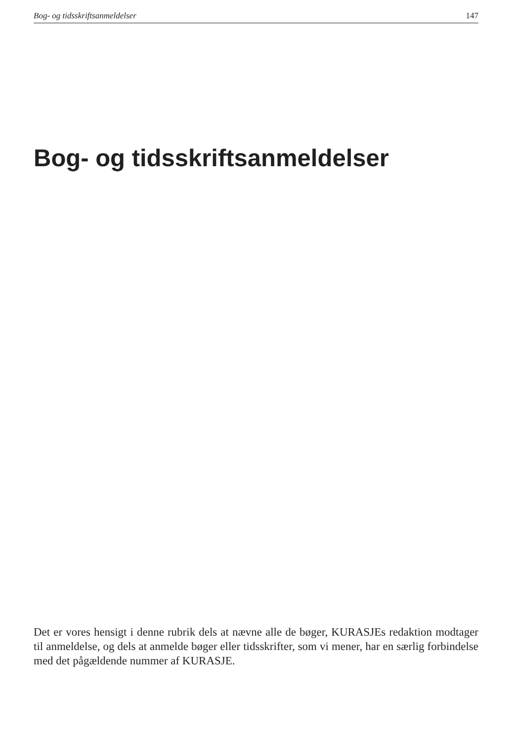Bog- og tidsskriftsanmeldelser 147
Bog- og tidsskriftsanmeldelser
Det er vores hensigt i denne rubrik dels at nævne alle de bøger, KURASJEs redaktion modtager til anmeldelse, og dels at anmelde bøger eller tidsskrifter, som vi mener, har en særlig forbindelse med det pågældende nummer af KURASJE.